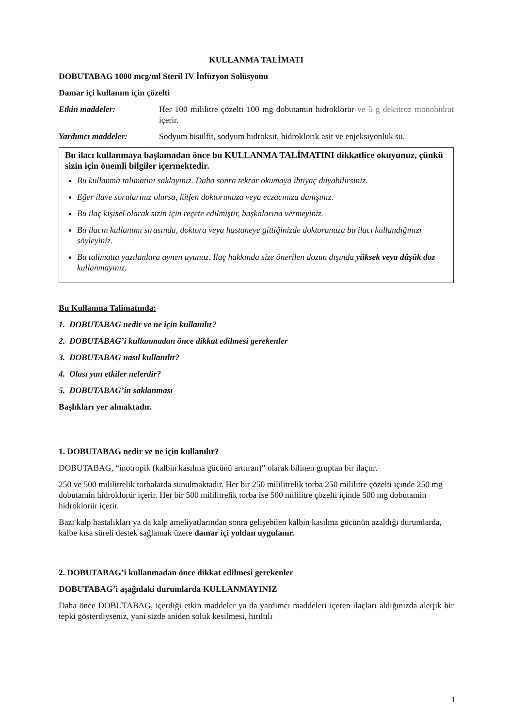KULLANMA TALİMATI
DOBUTABAG 1000 mcg/ml Steril IV İnfüzyon Solüsyonu
Damar içi kullanım için çözelti
Etkin maddeler: Her 100 mililitre çözelti 100 mg dobutamin hidroklorür ve 5 g dekstroz monohidrat içerir.
Yardımcı maddeler: Sodyum bisülfit, sodyum hidroksit, hidroklorik asit ve enjeksiyonluk su.
Bu ilacı kullanmaya başlamadan önce bu KULLANMA TALİMATINI dikkatlice okuyunuz, çünkü sizin için önemli bilgiler içermektedir.
Bu kullanma talimatını saklayınız. Daha sonra tekrar okumaya ihtiyaç duyabilirsiniz.
Eğer ilave sorularınız olursa, lütfen doktorunuza veya eczacınıza danışınız.
Bu ilaç kişisel olarak sizin için reçete edilmiştir, başkalarına vermeyiniz.
Bu ilacın kullanımı sırasında, doktora veya hastaneye gittiğinizde doktorunuza bu ilacı kullandığınızı söyleyiniz.
Bu talimatta yazılanlara aynen uyunuz. İlaç hakkında size önerilen dozun dışında yüksek veya düşük doz kullanmayınız.
Bu Kullanma Talimatında:
1. DOBUTABAG nedir ve ne için kullanılır?
2. DOBUTABAG’i kullanmadan önce dikkat edilmesi gerekenler
3. DOBUTABAG nasıl kullanılır?
4. Olası yan etkiler nelerdir?
5. DOBUTABAG’in saklanması
Başlıkları yer almaktadır.
1. DOBUTABAG nedir ve ne için kullanılır?
DOBUTABAG, “inotropik (kalbin kasılma gücünü arttıran)” olarak bilinen gruptan bir ilaçtır.
250 ve 500 mililitrelik torbalarda sunulmaktadır. Her bir 250 mililitrelik torba 250 mililitre çözelti içinde 250 mg dobutamin hidroklorür içerir. Her bir 500 mililitrelik torba ise 500 mililitre çözelti içinde 500 mg dobutamin hidroklorür içerir.
Bazı kalp hastalıkları ya da kalp ameliyatlarından sonra gelişebilen kalbin kasılma gücünün azaldığı durumlarda, kalbe kısa süreli destek sağlamak üzere damar içi yoldan uygulanır.
2. DOBUTABAG’i kullanmadan önce dikkat edilmesi gerekenler
DOBUTABAG’i aşağıdaki durumlarda KULLANMAYINIZ
Daha önce DOBUTABAG, içerdiği etkin maddeler ya da yardımcı maddeleri içeren ilaçları aldığınızda alerjik bir tepki gösterdiyseniz, yani sizde aniden soluk kesilmesi, hırıltılı
1